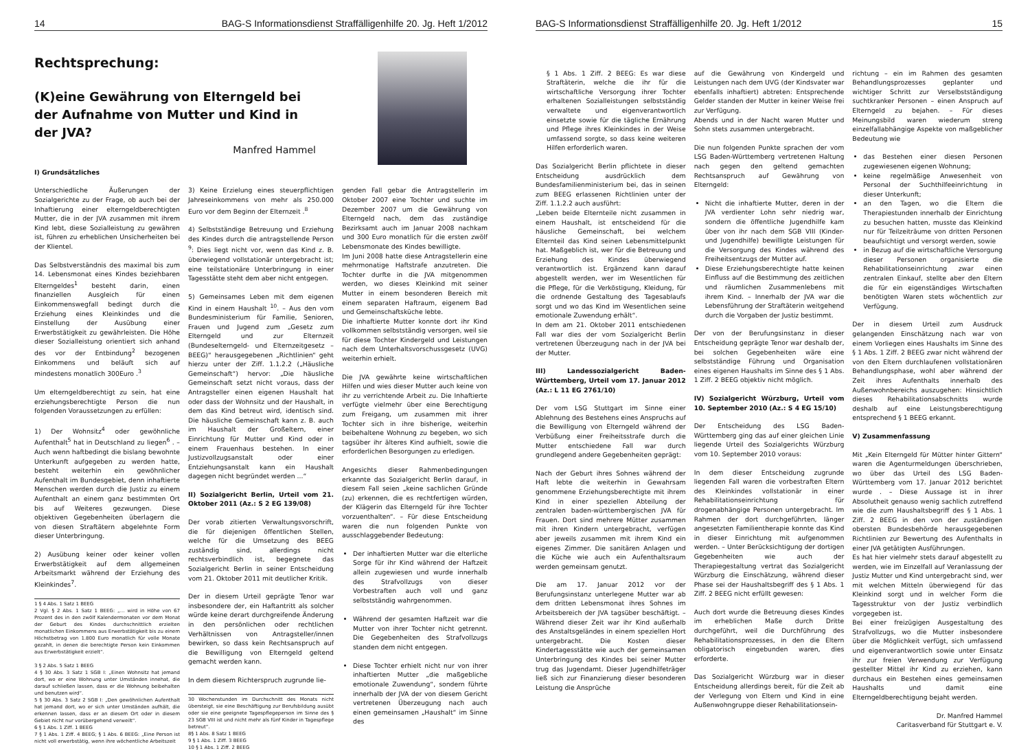14 BAG-S Informationsdienst Straffälligenhilfe 20. Jg. Heft 1/2012
Rechtsprechung:
(K)eine Gewährung von Elterngeld bei der Aufnahme von Mutter und Kind in der JVA?
Manfred Hammel
I) Grundsätzliches
Unterschiedliche Äußerungen der Sozialgerichte zu der Frage, ob auch bei der Inhaftierung einer elterngeldberechtigten Mutter, die in der JVA zusammen mit ihrem Kind lebt, diese Sozialleistung zu gewähren ist, führen zu erheblichen Unsicherheiten bei der Klientel.
Das Selbstverständnis des maximal bis zum 14. Lebensmonat eines Kindes beziehbaren Elterngeldes<sup>1</sup> besteht darin, einen finanziellen Ausgleich für einen Einkommenswegfall bedingt durch die Erziehung eines Kleinkindes und die Einstellung der Ausübung einer Erwerbstätigkeit zu gewährleisten. Die Höhe dieser Sozialleistung orientiert sich anhand des vor der Entbindung<sup>2</sup> bezogenen Einkommens und beläuft sich auf mindestens monatlich 300Euro .<sup>3</sup>
Um elterngeldberechtigt zu sein, hat eine erziehungsberechtigte Person die nun folgenden Voraussetzungen zu erfüllen:
1) Der Wohnsitz<sup>4</sup> oder gewöhnliche Aufenthalt<sup>5</sup> hat in Deutschland zu liegen<sup>6</sup> . – Auch wenn haftbedingt die bislang bewohnte Unterkunft aufgegeben zu werden hatte, besteht weiterhin ein gewöhnlicher Aufenthalt im Bundesgebiet, denn inhaftierte Menschen werden durch die Justiz zu einem Aufenthalt an einem ganz bestimmten Ort bis auf Weiteres gezwungen. Diese objektiven Gegebenheiten überlagern die von diesen Straftätern abgelehnte Form dieser Unterbringung.
2) Ausübung keiner oder keiner vollen Erwerbstätigkeit auf dem allgemeinen Arbeitsmarkt während der Erziehung des Kleinkindes<sup>7</sup>.
1 § 4 Abs. 1 Satz 1 BEEG
2 Vgl. § 2 Abs. 1 Satz 1 BEEG: „... wird in Höhe von 67 Prozent des in den zwölf Kalendermonaten vor dem Monat der Geburt des Kindes durchschnittlich erzielten monatlichen Einkommens aus Erwerbstätigkeit bis zu einem Höchstbetrag von 1.800 Euro monatlich für volle Monate gezahlt, in denen die berechtigte Person kein Einkommen aus Erwerbstätigkeit erzielt“.
3 § 2 Abs. 5 Satz 1 BEEG
4 § 30 Abs. 3 Satz 1 SGB I: „Einen Wohnsitz hat jemand dort, wo er eine Wohnung unter Umständen innehat, die darauf schließen lassen, dass er die Wohnung beibehalten und benutzen wird“.
5 § 30 Abs. 3 Satz 2 SGB I: „Den gewöhnlichen Aufenthalt hat jemand dort, wo er sich unter Umständen aufhält, die erkennen lassen, dass er an diesem Ort oder in diesem Gebiet nicht nur vorübergehend verweilt“.
6 § 1 Abs. 1 Ziff. 1 BEEG
7 § 1 Abs. 1 Ziff. 4 BEEG; § 1 Abs. 6 BEEG: „Eine Person ist nicht voll erwerbstätig, wenn ihre wöchentliche Arbeitszeit
3) Keine Erzielung eines steuerpflichtigen Jahreseinkommens von mehr als 250.000 Euro vor dem Beginn der Elternzeit .<sup>8</sup>
4) Selbstständige Betreuung und Erziehung des Kindes durch die antragstellende Person <sup>9</sup>: Dies liegt nicht vor, wenn das Kind z. B. überwiegend vollstationär untergebracht ist; eine teilstationäre Unterbringung in einer Tagesstätte steht dem aber nicht entgegen.
5) Gemeinsames Leben mit dem eigenen Kind in einem Haushalt <sup>10</sup>. – Aus den vom Bundesministerium für Familie, Senioren, Frauen und Jugend zum „Gesetz zum Elterngeld und zur Elternzeit (Bundeselterngeld- und Elternzeitgesetz – BEEG)“ herausgegebenen „Richtlinien“ geht hierzu unter der Ziff. 1.1.2.2 („Häusliche Gemeinschaft“) hervor: „Die häusliche Gemeinschaft setzt nicht voraus, dass der Antragsteller einen eigenen Haushalt hat oder dass der Wohnsitz und der Haushalt, in dem das Kind betreut wird, identisch sind. Die häusliche Gemeinschaft kann z. B. auch im Haushalt der Großeltern, einer Einrichtung für Mutter und Kind oder in einem Frauenhaus bestehen. In einer Justizvollzugsanstalt oder einer Entziehungsanstalt kann ein Haushalt dagegen nicht begründet werden ...“
II) Sozialgericht Berlin, Urteil vom 21. Oktober 2011 (Az.: S 2 EG 139/08)
Der vorab zitierten Verwaltungsvorschrift, die für diejenigen öffentlichen Stellen, welche für die Umsetzung des BEEG zuständig sind, allerdings nicht rechtsverbindlich ist, begegnete das Sozialgericht Berlin in seiner Entscheidung vom 21. Oktober 2011 mit deutlicher Kritik.
Der in diesem Urteil geprägte Tenor war insbesondere der, ein Haftantritt als solcher würde keine derart durchgreifende Änderung in den persönlichen oder rechtlichen Verhältnissen von Antragsteller/innen bewirken, so dass kein Rechtsanspruch auf die Bewilligung von Elterngeld geltend gemacht werden kann.
In dem diesem Richterspruch zugrunde lie-
30 Wochenstunden im Durchschnitt des Monats nicht übersteigt, sie eine Beschäftigung zur Berufsbildung ausübt oder sie eine geeignete Tagespflegeperson im Sinne des § 23 SGB VIII ist und nicht mehr als fünf Kinder in Tagespflege betreut“.
8§ 1 Abs. 8 Satz 1 BEEG
9 § 1 Abs. 1 Ziff. 3 BEEG
10 § 1 Abs. 1 Ziff. 2 BEEG
genden Fall gebar die Antragstellerin im Oktober 2007 eine Tochter und suchte im Dezember 2007 um die Gewährung von Elterngeld nach, dem das zuständige Bezirksamt auch im Januar 2008 nachkam und 300 Euro monatlich für die ersten zwölf Lebensmonate des Kindes bewilligte.
Im Juni 2008 hatte diese Antragstellerin eine mehrmonatige Haftstrafe anzutreten. Die Tochter durfte in die JVA mitgenommen werden, wo dieses Kleinkind mit seiner Mutter in einem besonderen Bereich mit einem separaten Haftraum, eigenem Bad und Gemeinschaftsküche lebte.
Die inhaftierte Mutter konnte dort ihr Kind vollkommen selbstständig versorgen, weil sie für diese Tochter Kindergeld und Leistungen nach dem Unterhaltsvorschussgesetz (UVG) weiterhin erhielt.
Die JVA gewährte keine wirtschaftlichen Hilfen und wies dieser Mutter auch keine von ihr zu verrichtende Arbeit zu. Die Inhaftierte verfügte vielmehr über eine Berechtigung zum Freigang, um zusammen mit ihrer Tochter sich in ihre bisherige, weiterhin beibehaltene Wohnung zu begeben, wo sich tagsüber ihr älteres Kind aufhielt, sowie die erforderlichen Besorgungen zu erledigen.
Angesichts dieser Rahmenbedingungen erkannte das Sozialgericht Berlin darauf, in diesem Fall seien „keine sachlichen Gründe (zu) erkennen, die es rechtfertigen würden, der Klägerin das Elterngeld für ihre Tochter vorzuenthalten“. – Für diese Entscheidung waren die nun folgenden Punkte von ausschlaggebender Bedeutung:
Der inhaftierten Mutter war die elterliche Sorge für ihr Kind während der Haftzeit allein zugewiesen und wurde innerhalb des Strafvollzugs von dieser Vorbestraften auch voll und ganz selbstständig wahrgenommen.
Während der gesamten Haftzeit war die Mutter von ihrer Tochter nicht getrennt. Die Gegebenheiten des Strafvollzugs standen dem nicht entgegen.
Diese Tochter erhielt nicht nur von ihrer inhaftierten Mutter „die maßgebliche emotionale Zuwendung“, sondern führte innerhalb der JVA der von diesem Gericht vertretenen Überzeugung nach auch einen gemeinsamen „Haushalt“ im Sinne des
BAG-S Informationsdienst Straffälligenhilfe 20. Jg. Heft 1/2012 15
§ 1 Abs. 1 Ziff. 2 BEEG: Es war diese Straftäterin, welche die ihr für die wirtschaftliche Versorgung ihrer Tochter erhaltenen Sozialleistungen selbstständig verwaltete und eigenverantwortlich einsetzte sowie für die tägliche Ernährung und Pflege ihres Kleinkindes in der Weise umfassend sorgte, so dass keine weiteren Hilfen erforderlich waren.
Das Sozialgericht Berlin pflichtete in dieser Entscheidung ausdrücklich dem Bundesfamilienministerium bei, das in seinen zum BEEG erlassenen Richtlinien unter der Ziff. 1.1.2.2 auch ausführt:
„Leben beide Elternteile nicht zusammen in einem Haushalt, ist entscheidend für die häusliche Gemeinschaft, bei welchem Elternteil das Kind seinen Lebensmittelpunkt hat. Maßgeblich ist, wer für die Betreuung und Erziehung des Kindes überwiegend verantwortlich ist. Ergänzend kann darauf abgestellt werden, wer im Wesentlichen für die Pflege, für die Verköstigung, Kleidung, für die ordnende Gestaltung des Tagesablaufs sorgt und wo das Kind im Wesentlichen seine emotionale Zuwendung erhält“.
In dem am 21. Oktober 2011 entschiedenen Fall war dies der vom Sozialgericht Berlin vertretenen Überzeugung nach in der JVA bei der Mutter.
III) Landessozialgericht Baden-Württemberg, Urteil vom 17. Januar 2012 (Az.: L 11 EG 2761/10)
Der vom LSG Stuttgart im Sinne einer Ablehnung des Bestehens eines Anspruchs auf die Bewilligung von Elterngeld während der Verbüßung einer Freiheitsstrafe durch die Mutter entschiedene Fall war durch grundlegend andere Gegebenheiten geprägt:
Nach der Geburt ihres Sohnes während der Haft lebte die weiterhin in Gewahrsam genommene Erziehungsberechtigte mit ihrem Kind in einer speziellen Abteilung der zentralen baden-württembergischen JVA für Frauen. Dort sind mehrere Mütter zusammen mit ihren Kindern untergebracht, verfügen aber jeweils zusammen mit ihrem Kind ein eigenes Zimmer. Die sanitären Anlagen und die Küche wie auch ein Aufenthaltsraum werden gemeinsam genutzt.
Die am 17. Januar 2012 vor der Berufungsinstanz unterlegene Mutter war ab dem dritten Lebensmonat ihres Sohnes im Arbeitsbereich der JVA tagsüber beschäftigt. – Während dieser Zeit war ihr Kind außerhalb des Anstaltsgeländes in einem speziellen Hort untergebracht. Die Kosten dieser Kindertagesstätte wie auch der gemeinsamen Unterbringung des Kindes bei seiner Mutter trug das Jugendamt. Dieser Jugendhilfeträger ließ sich zur Finanzierung dieser besonderen Leistung die Ansprüche
auf die Gewährung von Kindergeld und Leistungen nach dem UVG (der Kindsvater war ebenfalls inhaftiert) abtreten: Entsprechende Gelder standen der Mutter in keiner Weise frei zur Verfügung.
Abends und in der Nacht waren Mutter und Sohn stets zusammen untergebracht.
Die nun folgenden Punkte sprachen der vom LSG Baden-Württemberg vertretenen Haltung nach gegen den geltend gemachten Rechtsanspruch auf Gewährung von Elterngeld:
Nicht die inhaftierte Mutter, deren in der JVA verdienter Lohn sehr niedrig war, sondern die öffentliche Jugendhilfe kam über von ihr nach dem SGB VIII (Kinder- und Jugendhilfe) bewilligte Leistungen für die Versorgung des Kindes während des Freiheitsentzugs der Mutter auf.
Diese Erziehungsberechtigte hatte keinen Einfluss auf die Bestimmung des zeitlichen und räumlichen Zusammenlebens mit ihrem Kind. – Innerhalb der JVA war die Lebensführung der Straftäterin weitgehend durch die Vorgaben der Justiz bestimmt.
Der von der Berufungsinstanz in dieser Entscheidung geprägte Tenor war deshalb der, bei solchen Gegebenheiten wäre eine selbstständige Führung und Organisation eines eigenen Haushalts im Sinne des § 1 Abs. 1 Ziff. 2 BEEG objektiv nicht möglich.
IV) Sozialgericht Würzburg, Urteil vom 10. September 2010 (Az.: S 4 EG 15/10)
Der Entscheidung des LSG Baden-Württemberg ging das auf einer gleichen Linie liegende Urteil des Sozialgerichts Würzburg vom 10. September 2010 voraus:
In dem dieser Entscheidung zugrunde liegenden Fall waren die vorbestraften Eltern des Kleinkindes vollstationär in einer Rehabilitationseinrichtung für drogenabhängige Personen untergebracht. Im Rahmen der dort durchgeführten, länger angesetzten Familientherapie konnte das Kind in dieser Einrichtung mit aufgenommen werden. – Unter Berücksichtigung der dortigen Gegebenheiten wie auch der Therapiegestaltung vertrat das Sozialgericht Würzburg die Einschätzung, während dieser Phase sei der Haushaltsbegriff des § 1 Abs. 1 Ziff. 2 BEEG nicht erfüllt gewesen:
Auch dort wurde die Betreuung dieses Kindes im erheblichen Maße durch Dritte durchgeführt, weil die Durchführung des Rehabilitationsprozesses, in den die Eltern obligatorisch eingebunden waren, dies erforderte.
Das Sozialgericht Würzburg war in dieser Entscheidung allerdings bereit, für die Zeit ab der Verlegung von Eltern und Kind in eine Außenwohngruppe dieser Rehabilitationsein-
richtung – ein im Rahmen des gesamten Behandlungsprozesses geplanter und wichtiger Schritt zur Verselbstständigung suchtkranker Personen – einen Anspruch auf Elterngeld zu bejahen. – Für dieses Meinungsbild waren wiederum streng einzelfallabhängige Aspekte von maßgeblicher Bedeutung wie
das Bestehen einer diesen Personen zugewiesenen eigenen Wohnung;
keine regelmäßige Anwesenheit von Personal der Suchthilfeeinrichtung in dieser Unterkunft;
an den Tagen, wo die Eltern die Therapiestunden innerhalb der Einrichtung zu besuchen hatten, musste das Kleinkind nur für Teilzeiträume von dritten Personen beaufsichtigt und versorgt werden, sowie
in Bezug auf die wirtschaftliche Versorgung dieser Personen organisierte die Rehabilitationseinrichtung zwar einen zentralen Einkauf, stellte aber den Eltern die für ein eigenständiges Wirtschaften benötigten Waren stets wöchentlich zur Verfügung.
Der in diesem Urteil zum Ausdruck gelangenden Einschätzung nach war von einem Vorliegen eines Haushalts im Sinne des § 1 Abs. 1 Ziff. 2 BEEG zwar nicht während der von den Eltern durchlaufenen vollstationären Behandlungsphase, wohl aber während der Zeit ihres Aufenthalts innerhalb des Außenwohnbereichs auszugehen: Hinsichtlich dieses Rehabilitationsabschnitts wurde deshalb auf eine Leistungsberechtigung entsprechend § 1 BEEG erkannt.
V) Zusammenfassung
Mit „Kein Elterngeld für Mütter hinter Gittern“ waren die Agenturmeldungen überschrieben, wo über das Urteil des LSG Baden-Württemberg vom 17. Januar 2012 berichtet wurde . – Diese Aussage ist in ihrer Absolutheit genauso wenig sachlich zutreffend wie die zum Haushaltsbegriff des § 1 Abs. 1 Ziff. 2 BEEG in den von der zuständigen obersten Bundesbehörde herausgegebenen Richtlinien zur Bewertung des Aufenthalts in einer JVA getätigten Ausführungen.
Es hat hier vielmehr stets darauf abgestellt zu werden, wie im Einzelfall auf Veranlassung der Justiz Mutter und Kind untergebracht sind, wer mit welchen Mitteln überwiegend für das Kleinkind sorgt und in welcher Form die Tagesstruktur von der Justiz verbindlich vorgegeben ist.
Bei einer freizügigen Ausgestaltung des Strafvollzugs, wo die Mutter insbesondere über die Möglichkeit verfügt, sich umfassend und eigenverantwortlich sowie unter Einsatz ihr zur freien Verwendung zur Verfügung gestellter Mittel ihr Kind zu erziehen, kann durchaus ein Bestehen eines gemeinsamen Haushalts und damit eine Elterngeldberechtigung bejaht werden.
Dr. Manfred Hammel
Caritasverband für Stuttgart e. V.